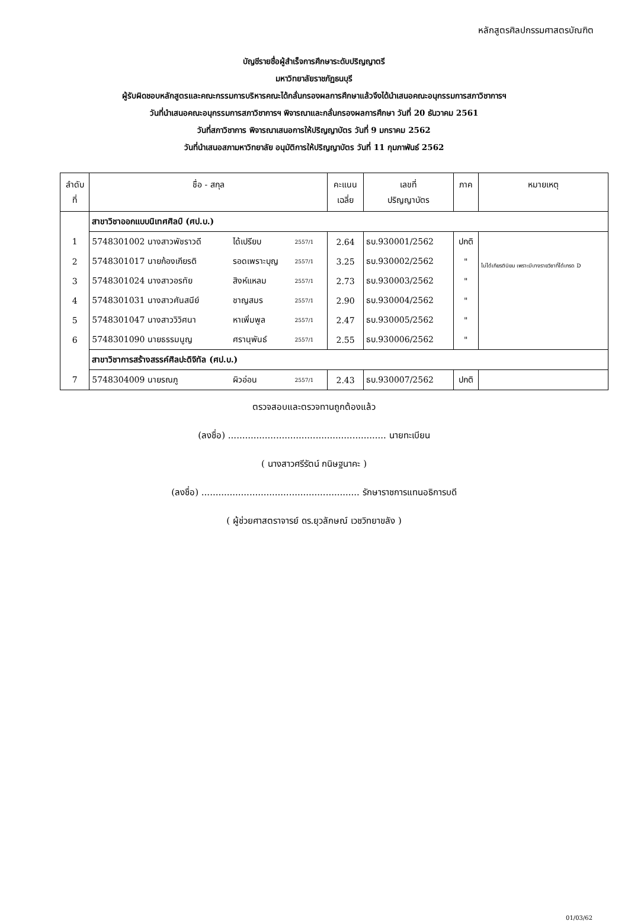หลักสูตรศิลปกรรมศาสตรบัณฑิต
บัญชีรายชื่อผู้สำเร็จการศึกษาระดับปริญญาตรี
มหาวิทยาลัยราชภัฏธนบุรี
ผู้รับผิดชอบหลักสูตรและคณะกรรมการบริหารคณะได้กลั่นกรองผลการศึกษาแล้วจึงได้นำเสนอคณะอนุกรรมการสภาวิชาการฯ
วันที่นำเสนอคณะอนุกรรมการสภาวิชาการฯ พิจารณาและกลั่นกรองผลการศึกษา วันที่ 20 ธันวาคม 2561
วันที่สภาวิชาการ พิจารณาเสนอการให้ปริญญาบัตร วันที่ 9 มกราคม 2562
วันที่นำเสนอสภามหาวิทยาลัย อนุมัติการให้ปริญญาบัตร วันที่ 11 กุมภาพันธ์ 2562
| ลำดับ ที่ | ชื่อ - สกุล | | | | คะแนน เฉลี่ย | เลขที่ ปริญญาบัตร | ภาค | หมายเหตุ |
| --- | --- | --- | --- | --- | --- | --- | --- | --- |
| | สาขาวิชาออกแบบนิเทศศิลป์ (ศป.บ.) | | | | | | | |
| 1 | 5748301002 นางสาวพัชราวดี | ได้เปรียบ | 2557/1 | | 2.64 | ธบ.930001/2562 | ปกติ | ไม่ได้เกียรตินิยม เพราะมีบางรายวิชาที่ได้เกรด D |
| 2 | 5748301017 นายก้องเกียรติ | รอดเพราะบุญ | 2557/1 | | 3.25 | ธบ.930002/2562 | " | |
| 3 | 5748301024 นางสาวอรทัย | สิงห์แหลม | 2557/1 | | 2.73 | ธบ.930003/2562 | " | |
| 4 | 5748301031 นางสาวศันสนีย์ | ชาญสมร | 2557/1 | | 2.90 | ธบ.930004/2562 | " | |
| 5 | 5748301047 นางสาววิวิศนา | หาเพิ่มพูล | 2557/1 | | 2.47 | ธบ.930005/2562 | " | |
| 6 | 5748301090 นายธรรมนูญ | ศรานุพันธ์ | 2557/1 | | 2.55 | ธบ.930006/2562 | " | |
| | สาขาวิชาการสร้างสรรค์ศิลปะดิจิทัล (ศป.บ.) | | | | | | | |
| 7 | 5748304009 นายรณภู | ผิวอ่อน | 2557/1 | | 2.43 | ธบ.930007/2562 | ปกติ | |
ตรวจสอบและตรวจทานถูกต้องแล้ว
(ลงชื่อ) ........................................................ นายทะเบียน
( นางสาวศรีรัตน์ กนิษฐนาคะ )
(ลงชื่อ) ........................................................ รักษาราชการแทนอธิการบดี
( ผู้ช่วยศาสตราจารย์ ดร.ยุวลักษณ์ เวชวิทยาขลัง )
01/03/62